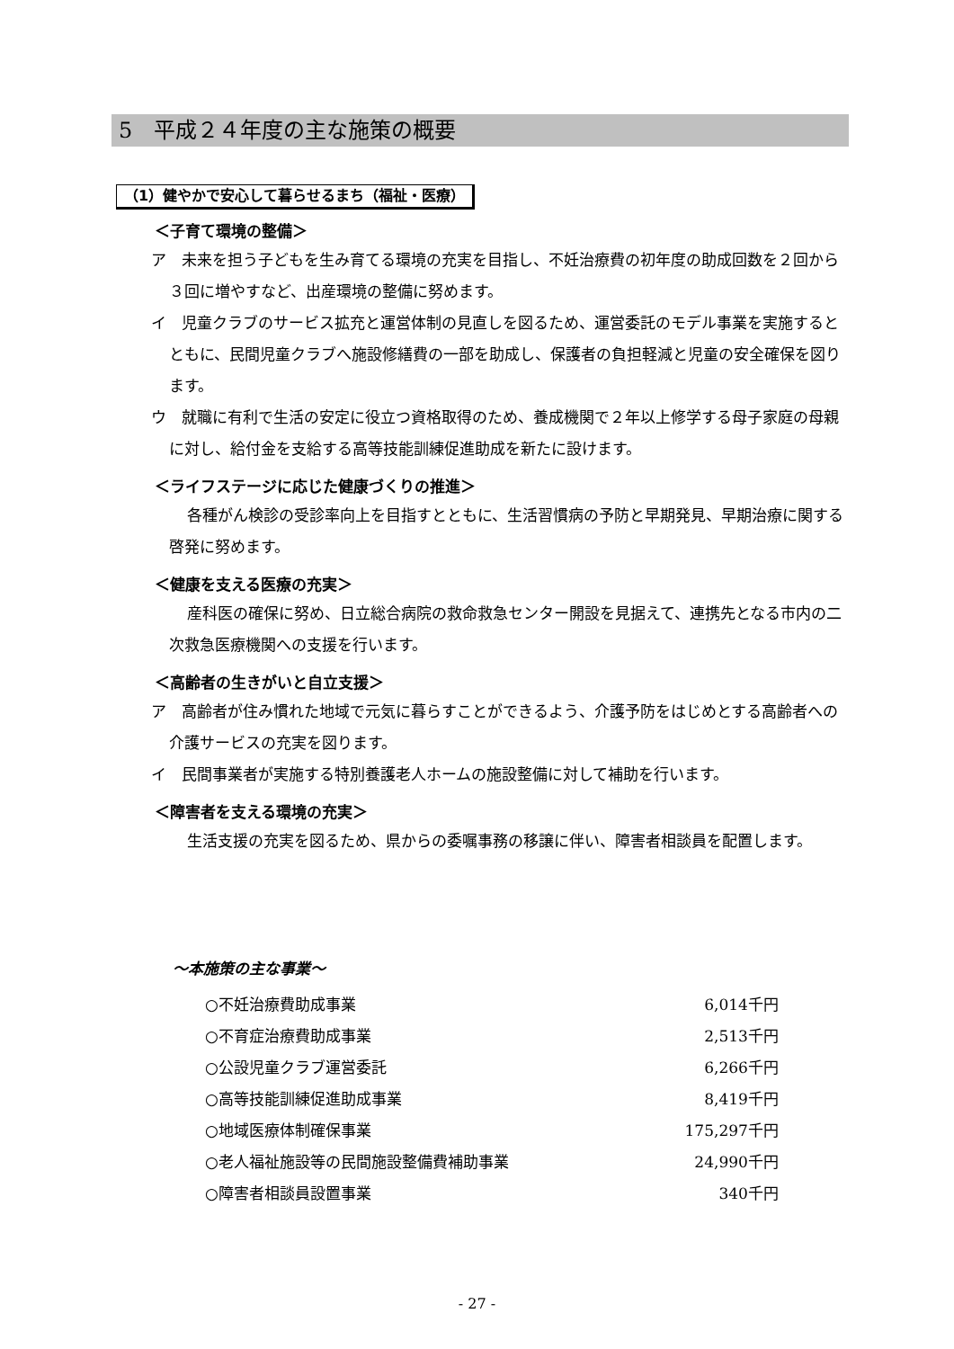5　平成２４年度の主な施策の概要
（1）健やかで安心して暮らせるまち（福祉・医療）
＜子育て環境の整備＞
ア　未来を担う子どもを生み育てる環境の充実を目指し、不妊治療費の初年度の助成回数を２回から３回に増やすなど、出産環境の整備に努めます。
イ　児童クラブのサービス拡充と運営体制の見直しを図るため、運営委託のモデル事業を実施するとともに、民間児童クラブへ施設修繕費の一部を助成し、保護者の負担軽減と児童の安全確保を図ります。
ウ　就職に有利で生活の安定に役立つ資格取得のため、養成機関で２年以上修学する母子家庭の母親に対し、給付金を支給する高等技能訓練促進助成を新たに設けます。
＜ライフステージに応じた健康づくりの推進＞
各種がん検診の受診率向上を目指すとともに、生活習慣病の予防と早期発見、早期治療に関する啓発に努めます。
＜健康を支える医療の充実＞
産科医の確保に努め、日立総合病院の救命救急センター開設を見据えて、連携先となる市内の二次救急医療機関への支援を行います。
＜高齢者の生きがいと自立支援＞
ア　高齢者が住み慣れた地域で元気に暮らすことができるよう、介護予防をはじめとする高齢者への介護サービスの充実を図ります。
イ　民間事業者が実施する特別養護老人ホームの施設整備に対して補助を行います。
＜障害者を支える環境の充実＞
生活支援の充実を図るため、県からの委嘱事務の移譲に伴い、障害者相談員を配置します。
～本施策の主な事業～
| ○不妊治療費助成事業 | 6,014千円 |
| ○不育症治療費助成事業 | 2,513千円 |
| ○公設児童クラブ運営委託 | 6,266千円 |
| ○高等技能訓練促進助成事業 | 8,419千円 |
| ○地域医療体制確保事業 | 175,297千円 |
| ○老人福祉施設等の民間施設整備費補助事業 | 24,990千円 |
| ○障害者相談員設置事業 | 340千円 |
- 27 -